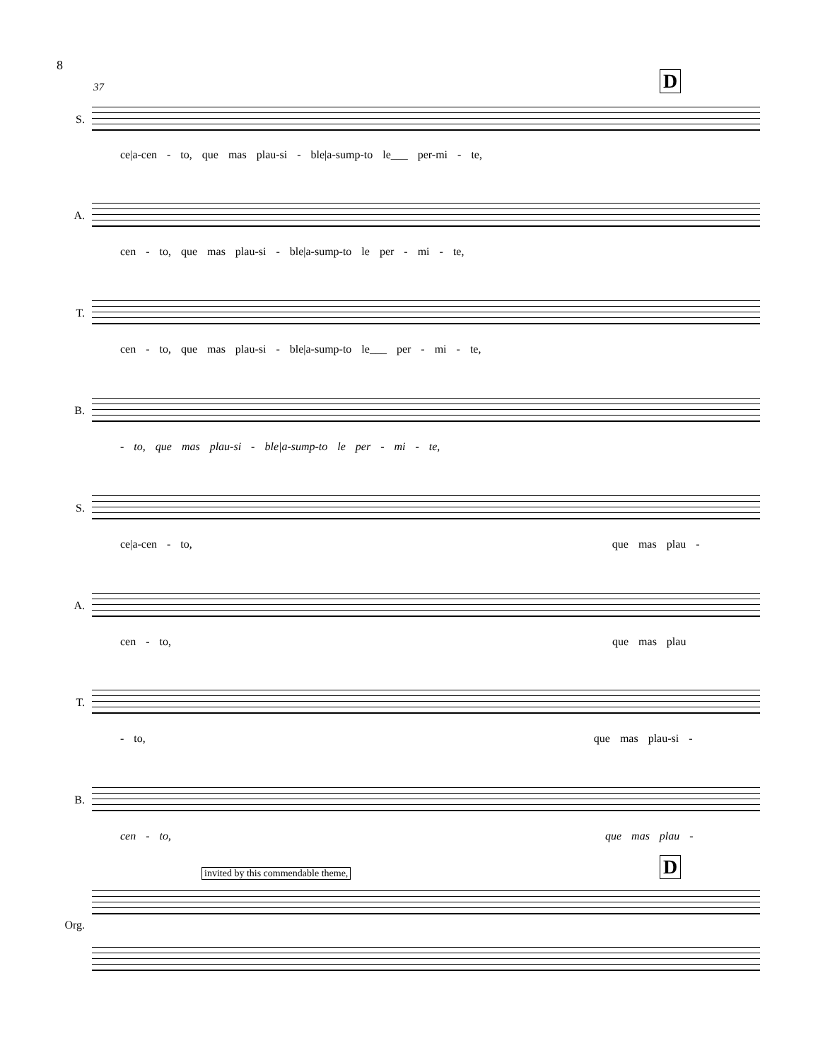8
37 D
S.
ce|a-cen - to, que mas plau-si - ble|a-sump-to le___ per-mi - te,
A.
cen - to, que mas plau-si - ble|a-sump-to le per - mi - te,
T.
cen - to, que mas plau-si - ble|a-sump-to le___ per - mi - te,
B.
- to, que mas plau-si - ble|a-sump-to le per - mi - te,
S.
ce|a-cen - to, que mas plau -
A.
cen - to, que mas plau
T.
- to, que mas plau-si -
B.
cen - to, que mas plau -
invited by this commendable theme,
D
Org.